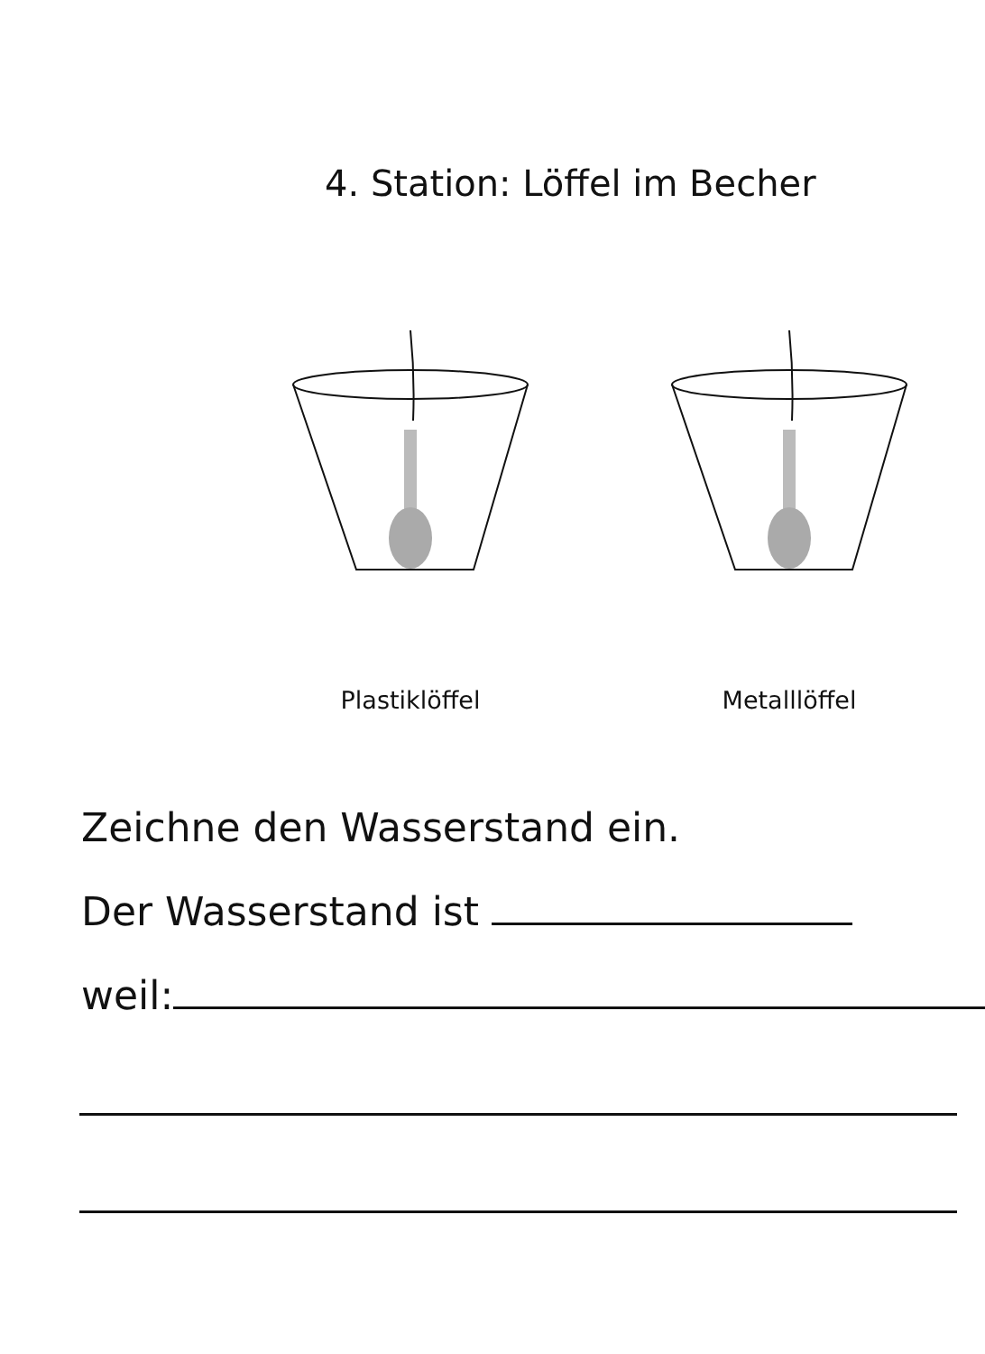4. Station: Löffel im Becher
Plastiklöffel Metalllöffel
Zeichne den Wasserstand ein.
Der Wasserstand ist
weil: